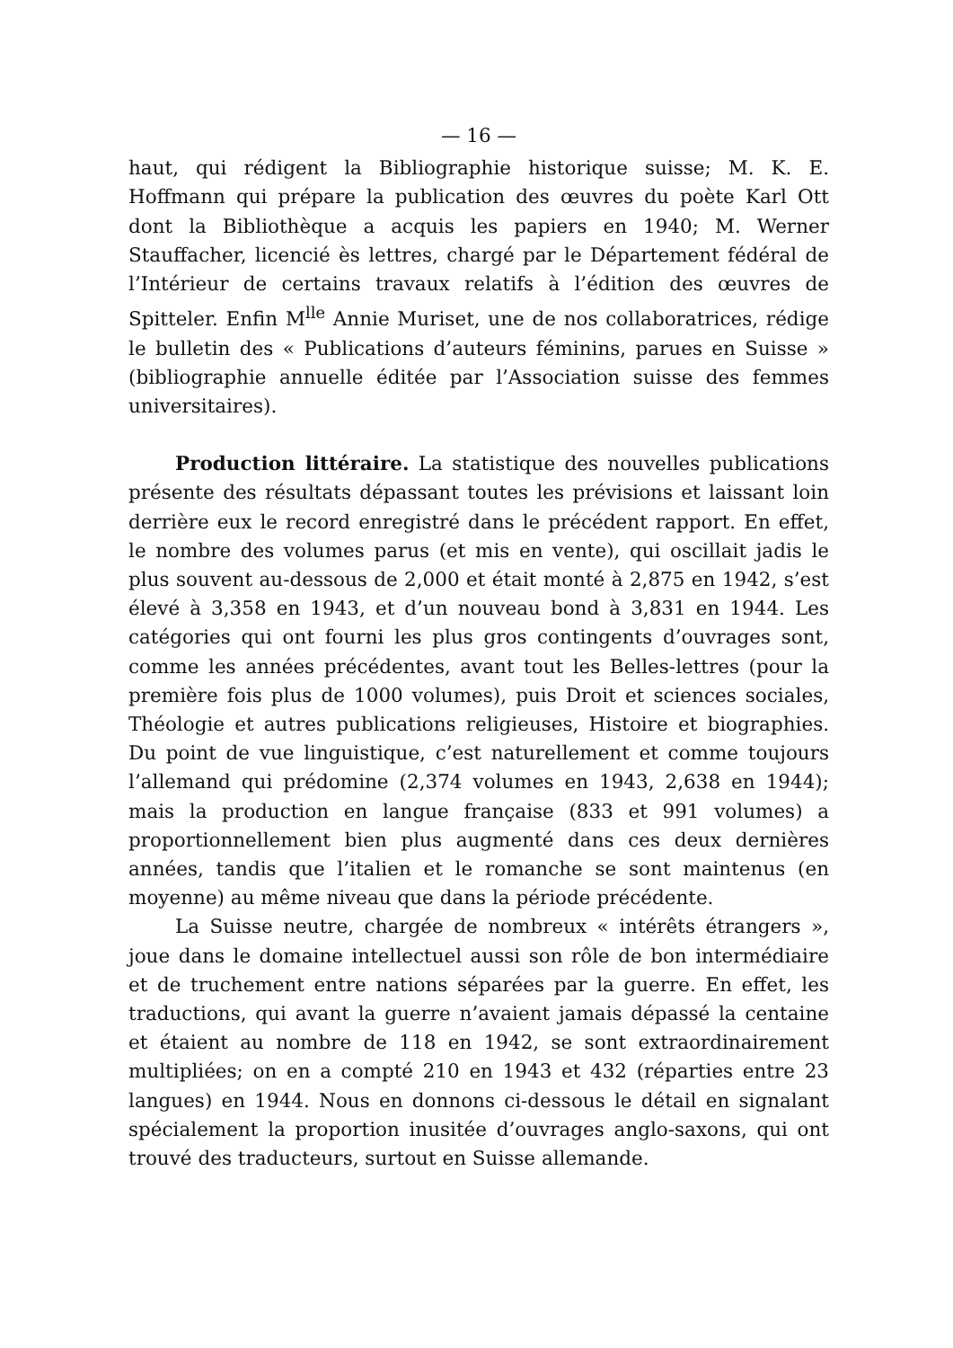— 16 —
haut, qui rédigent la Bibliographie historique suisse; M. K. E. Hoffmann qui prépare la publication des œuvres du poète Karl Ott dont la Bibliothèque a acquis les papiers en 1940; M. Werner Stauffacher, licencié ès lettres, chargé par le Département fédéral de l’Intérieur de certains travaux relatifs à l’édition des œuvres de Spitteler. Enfin M<sup>lle</sup> Annie Muriset, une de nos collaboratrices, rédige le bulletin des « Publications d’auteurs féminins, parues en Suisse » (bibliographie annuelle éditée par l’Association suisse des femmes universitaires).
Production littéraire. La statistique des nouvelles publications présente des résultats dépassant toutes les prévisions et laissant loin derrière eux le record enregistré dans le précédent rapport. En effet, le nombre des volumes parus (et mis en vente), qui oscillait jadis le plus souvent au-dessous de 2,000 et était monté à 2,875 en 1942, s’est élevé à 3,358 en 1943, et d’un nouveau bond à 3,831 en 1944. Les catégories qui ont fourni les plus gros contingents d’ouvrages sont, comme les années précédentes, avant tout les Belles-lettres (pour la première fois plus de 1000 volumes), puis Droit et sciences sociales, Théologie et autres publications religieuses, Histoire et biographies. Du point de vue linguistique, c’est naturellement et comme toujours l’allemand qui prédomine (2,374 volumes en 1943, 2,638 en 1944); mais la production en langue française (833 et 991 volumes) a proportionnellement bien plus augmenté dans ces deux dernières années, tandis que l’italien et le romanche se sont maintenus (en moyenne) au même niveau que dans la période précédente.
La Suisse neutre, chargée de nombreux « intérêts étrangers », joue dans le domaine intellectuel aussi son rôle de bon intermédiaire et de truchement entre nations séparées par la guerre. En effet, les traductions, qui avant la guerre n’avaient jamais dépassé la centaine et étaient au nombre de 118 en 1942, se sont extraordinairement multipliées; on en a compté 210 en 1943 et 432 (réparties entre 23 langues) en 1944. Nous en donnons ci-dessous le détail en signalant spécialement la proportion inusitée d’ouvrages anglo-saxons, qui ont trouvé des traducteurs, surtout en Suisse allemande.